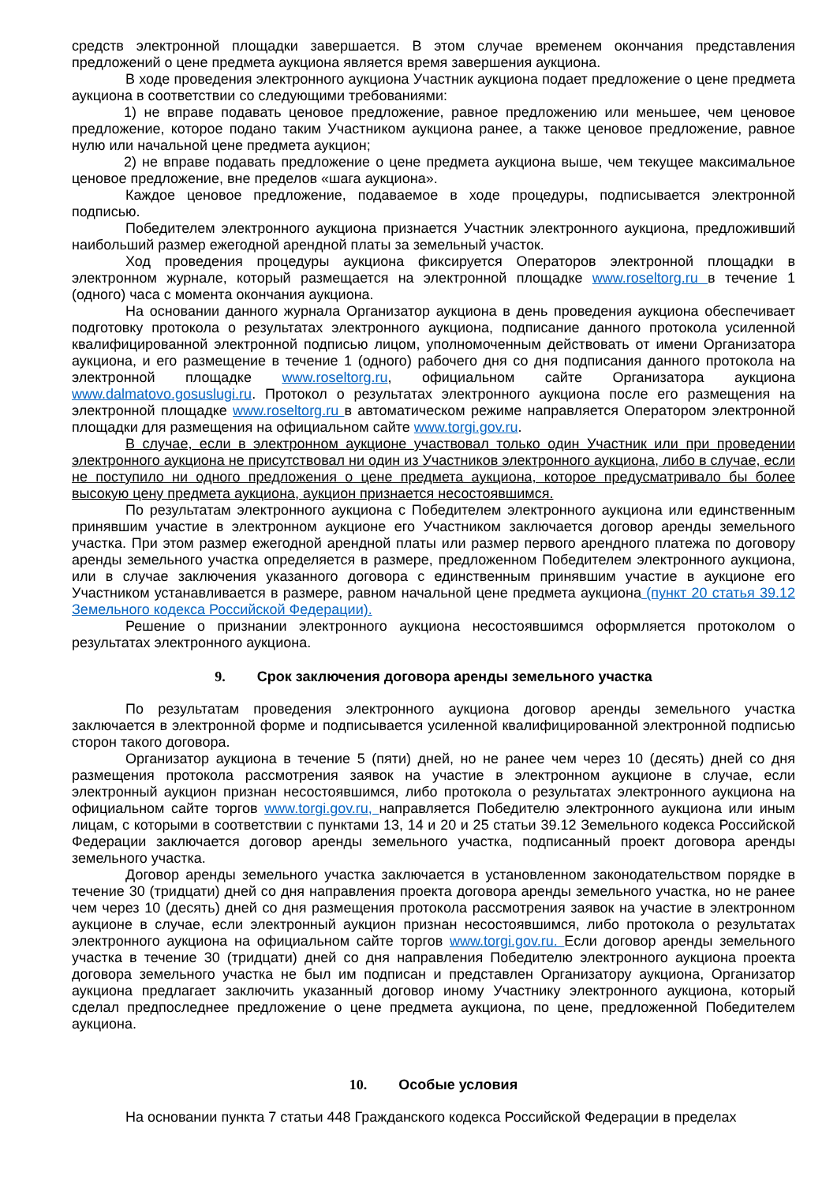средств электронной площадки завершается. В этом случае временем окончания представления предложений о цене предмета аукциона является время завершения аукциона.
В ходе проведения электронного аукциона Участник аукциона подает предложение о цене предмета аукциона в соответствии со следующими требованиями:
1) не вправе подавать ценовое предложение, равное предложению или меньшее, чем ценовое предложение, которое подано таким Участником аукциона ранее, а также ценовое предложение, равное нулю или начальной цене предмета аукцион;
2) не вправе подавать предложение о цене предмета аукциона выше, чем текущее максимальное ценовое предложение, вне пределов «шага аукциона».
Каждое ценовое предложение, подаваемое в ходе процедуры, подписывается электронной подписью.
Победителем электронного аукциона признается Участник электронного аукциона, предложивший наибольший размер ежегодной арендной платы за земельный участок.
Ход проведения процедуры аукциона фиксируется Операторов электронной площадки в электронном журнале, который размещается на электронной площадке www.roseltorg.ru в течение 1 (одного) часа с момента окончания аукциона.
На основании данного журнала Организатор аукциона в день проведения аукциона обеспечивает подготовку протокола о результатах электронного аукциона, подписание данного протокола усиленной квалифицированной электронной подписью лицом, уполномоченным действовать от имени Организатора аукциона, и его размещение в течение 1 (одного) рабочего дня со дня подписания данного протокола на электронной площадке www.roseltorg.ru, официальном сайте Организатора аукциона www.dalmatovo.gosuslugi.ru. Протокол о результатах электронного аукциона после его размещения на электронной площадке www.roseltorg.ru в автоматическом режиме направляется Оператором электронной площадки для размещения на официальном сайте www.torgi.gov.ru.
В случае, если в электронном аукционе участвовал только один Участник или при проведении электронного аукциона не присутствовал ни один из Участников электронного аукциона, либо в случае, если не поступило ни одного предложения о цене предмета аукциона, которое предусматривало бы более высокую цену предмета аукциона, аукцион признается несостоявшимся.
По результатам электронного аукциона с Победителем электронного аукциона или единственным принявшим участие в электронном аукционе его Участником заключается договор аренды земельного участка. При этом размер ежегодной арендной платы или размер первого арендного платежа по договору аренды земельного участка определяется в размере, предложенном Победителем электронного аукциона, или в случае заключения указанного договора с единственным принявшим участие в аукционе его Участником устанавливается в размере, равном начальной цене предмета аукциона (пункт 20 статья 39.12 Земельного кодекса Российской Федерации).
Решение о признании электронного аукциона несостоявшимся оформляется протоколом о результатах электронного аукциона.
9. Срок заключения договора аренды земельного участка
По результатам проведения электронного аукциона договор аренды земельного участка заключается в электронной форме и подписывается усиленной квалифицированной электронной подписью сторон такого договора.
Организатор аукциона в течение 5 (пяти) дней, но не ранее чем через 10 (десять) дней со дня размещения протокола рассмотрения заявок на участие в электронном аукционе в случае, если электронный аукцион признан несостоявшимся, либо протокола о результатах электронного аукциона на официальном сайте торгов www.torgi.gov.ru, направляется Победителю электронного аукциона или иным лицам, с которыми в соответствии с пунктами 13, 14 и 20 и 25 статьи 39.12 Земельного кодекса Российской Федерации заключается договор аренды земельного участка, подписанный проект договора аренды земельного участка.
Договор аренды земельного участка заключается в установленном законодательством порядке в течение 30 (тридцати) дней со дня направления проекта договора аренды земельного участка, но не ранее чем через 10 (десять) дней со дня размещения протокола рассмотрения заявок на участие в электронном аукционе в случае, если электронный аукцион признан несостоявшимся, либо протокола о результатах электронного аукциона на официальном сайте торгов www.torgi.gov.ru. Если договор аренды земельного участка в течение 30 (тридцати) дней со дня направления Победителю электронного аукциона проекта договора земельного участка не был им подписан и представлен Организатору аукциона, Организатор аукциона предлагает заключить указанный договор иному Участнику электронного аукциона, который сделал предпоследнее предложение о цене предмета аукциона, по цене, предложенной Победителем аукциона.
10. Особые условия
На основании пункта 7 статьи 448 Гражданского кодекса Российской Федерации в пределах